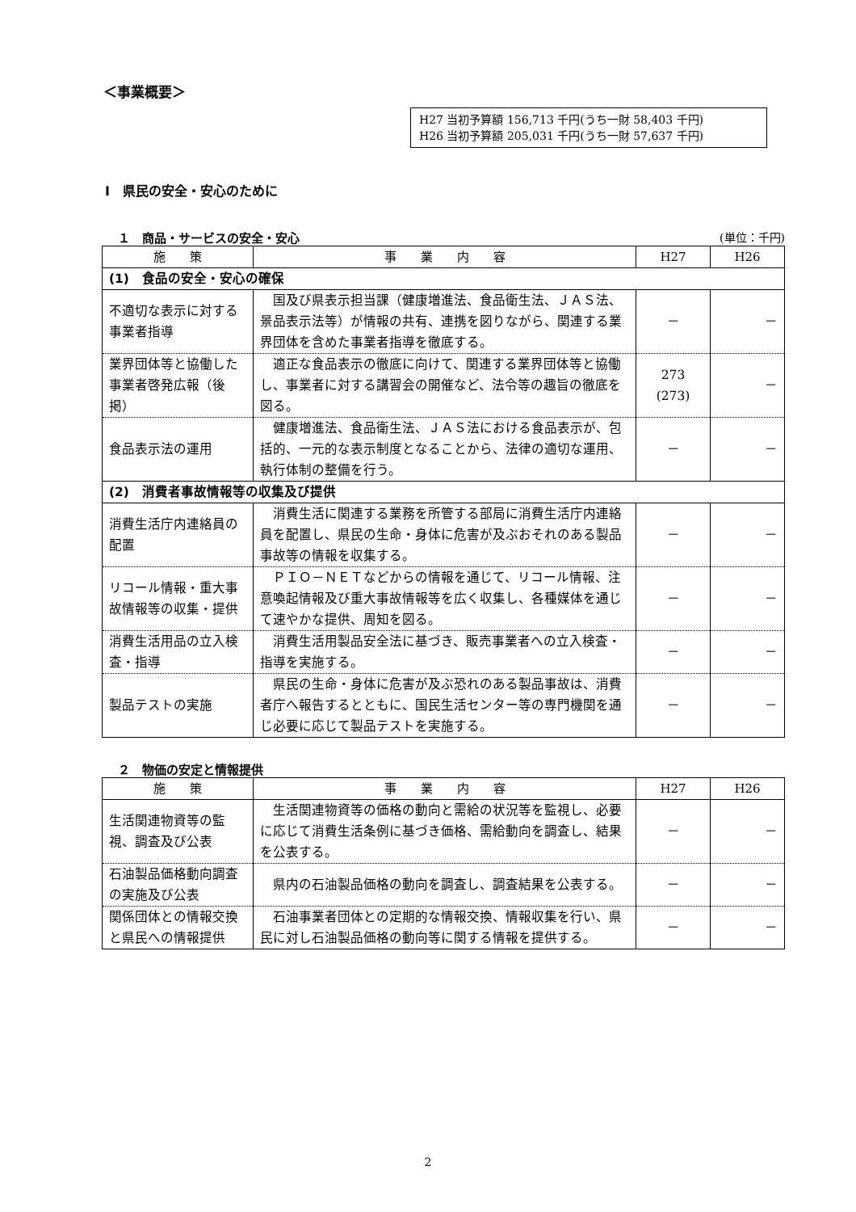＜事業概要＞
H27 当初予算額 156,713 千円(うち一財 58,403 千円)
H26 当初予算額 205,031 千円(うち一財 57,637 千円)
Ⅰ　県民の安全・安心のために
１　商品・サービスの安全・安心 (単位：千円)
| 施 策 | 事 業 内 容 | H27 | H26 |
| --- | --- | --- | --- |
| (1) 食品の安全・安心の確保 | | | |
| 不適切な表示に対する事業者指導 | 国及び県表示担当課（健康増進法、食品衛生法、ＪＡＳ法、景品表示法等）が情報の共有、連携を図りながら、関連する業界団体を含めた事業者指導を徹底する。 | － | － |
| 業界団体等と協働した事業者啓発広報（後掲） | 適正な食品表示の徹底に向けて、関連する業界団体等と協働し、事業者に対する講習会の開催など、法令等の趣旨の徹底を図る。 | 273 (273) | － |
| 食品表示法の運用 | 健康増進法、食品衛生法、ＪＡＳ法における食品表示が、包括的、一元的な表示制度となることから、法律の適切な運用、執行体制の整備を行う。 | － | － |
| (2) 消費者事故情報等の収集及び提供 | | | |
| 消費生活庁内連絡員の配置 | 消費生活に関連する業務を所管する部局に消費生活庁内連絡員を配置し、県民の生命・身体に危害が及ぶおそれのある製品事故等の情報を収集する。 | － | － |
| リコール情報・重大事故情報等の収集・提供 | ＰＩＯ－ＮＥＴなどからの情報を通じて、リコール情報、注意喚起情報及び重大事故情報等を広く収集し、各種媒体を通じて速やかな提供、周知を図る。 | － | － |
| 消費生活用品の立入検査・指導 | 消費生活用製品安全法に基づき、販売事業者への立入検査・指導を実施する。 | － | － |
| 製品テストの実施 | 県民の生命・身体に危害が及ぶ恐れのある製品事故は、消費者庁へ報告するとともに、国民生活センター等の専門機関を通じ必要に応じて製品テストを実施する。 | － | － |
２　物価の安定と情報提供
| 施 策 | 事 業 内 容 | H27 | H26 |
| --- | --- | --- | --- |
| 生活関連物資等の監視、調査及び公表 | 生活関連物資等の価格の動向と需給の状況等を監視し、必要に応じて消費生活条例に基づき価格、需給動向を調査し、結果を公表する。 | － | － |
| 石油製品価格動向調査の実施及び公表 | 県内の石油製品価格の動向を調査し、調査結果を公表する。 | － | － |
| 関係団体との情報交換と県民への情報提供 | 石油事業者団体との定期的な情報交換、情報収集を行い、県民に対し石油製品価格の動向等に関する情報を提供する。 | － | － |
2